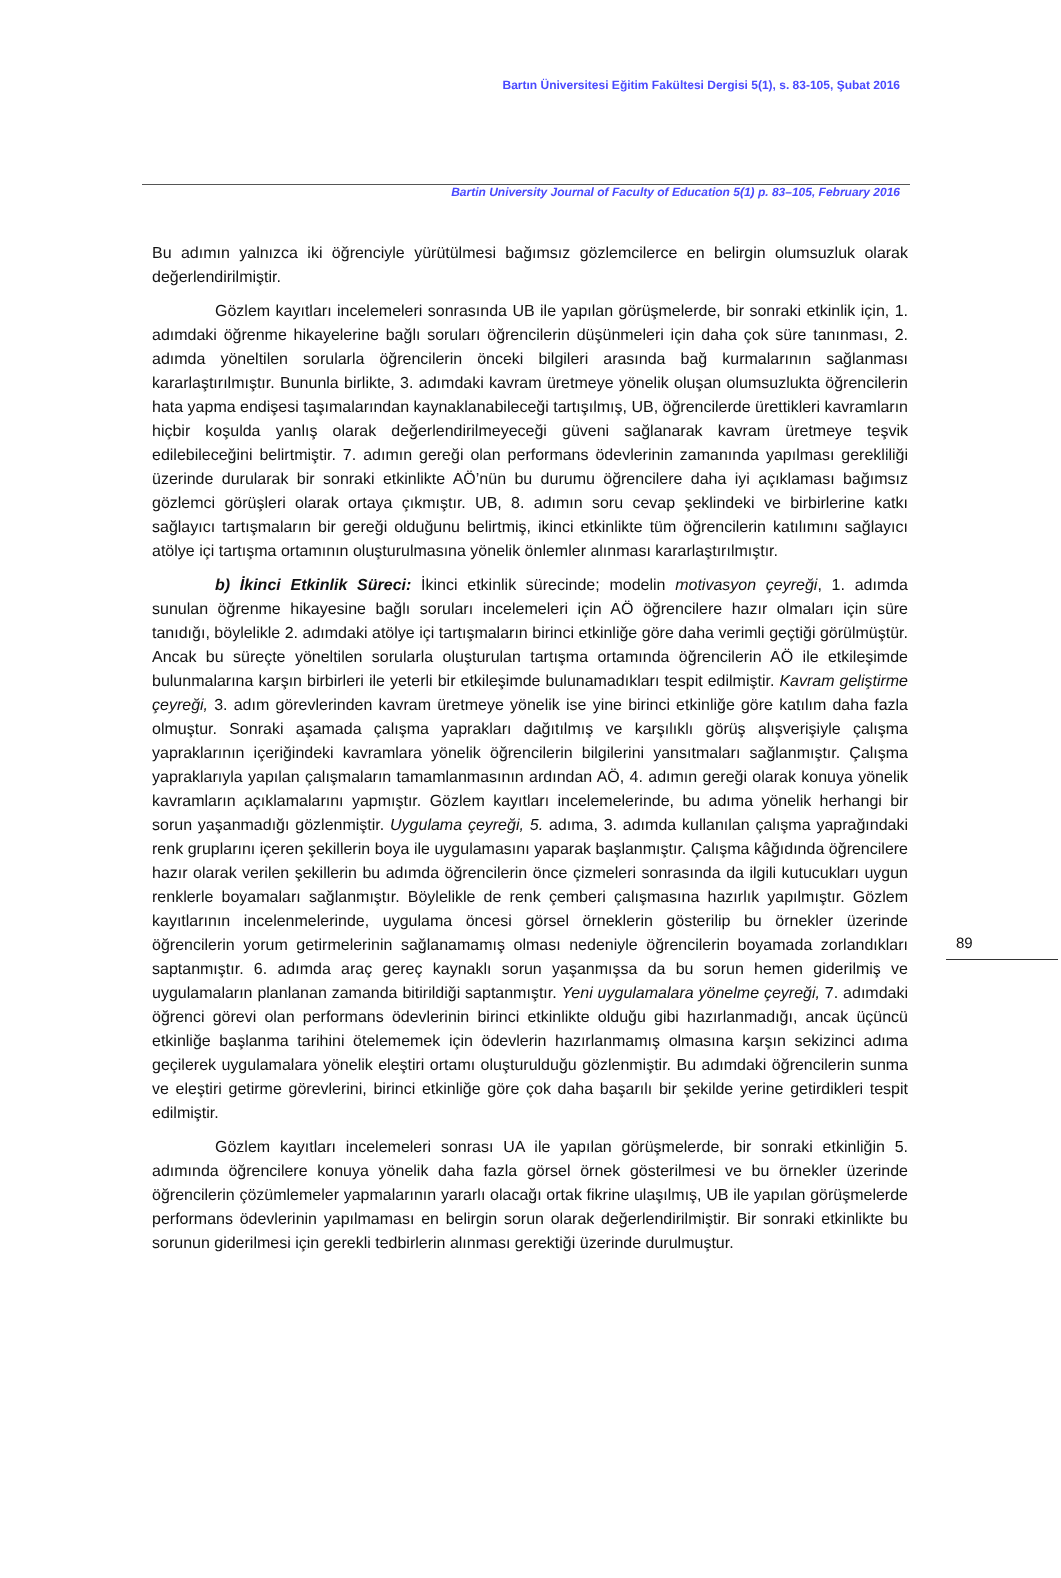Bartın Üniversitesi Eğitim Fakültesi Dergisi 5(1), s. 83-105, Şubat 2016
Bartin University Journal of Faculty of Education 5(1) p. 83–105, February 2016
Bu adımın yalnızca iki öğrenciyle yürütülmesi bağımsız gözlemcilerce en belirgin olumsuzluk olarak değerlendirilmiştir.
Gözlem kayıtları incelemeleri sonrasında UB ile yapılan görüşmelerde, bir sonraki etkinlik için, 1. adımdaki öğrenme hikayelerine bağlı soruları öğrencilerin düşünmeleri için daha çok süre tanınması, 2. adımda yöneltilen sorularla öğrencilerin önceki bilgileri arasında bağ kurmalarının sağlanması kararlaştırılmıştır. Bununla birlikte, 3. adımdaki kavram üretmeye yönelik oluşan olumsuzlukta öğrencilerin hata yapma endişesi taşımalarından kaynaklanabileceği tartışılmış, UB, öğrencilerde ürettikleri kavramların hiçbir koşulda yanlış olarak değerlendirilmeyeceği güveni sağlanarak kavram üretmeye teşvik edilebileceğini belirtmiştir. 7. adımın gereği olan performans ödevlerinin zamanında yapılması gerekliliği üzerinde durularak bir sonraki etkinlikte AÖ’nün bu durumu öğrencilere daha iyi açıklaması bağımsız gözlemci görüşleri olarak ortaya çıkmıştır. UB, 8. adımın soru cevap şeklindeki ve birbirlerine katkı sağlayıcı tartışmaların bir gereği olduğunu belirtmiş, ikinci etkinlikte tüm öğrencilerin katılımını sağlayıcı atölye içi tartışma ortamının oluşturulmasına yönelik önlemler alınması kararlaştırılmıştır.
b) İkinci Etkinlik Süreci: İkinci etkinlik sürecinde; modelin motivasyon çeyreği, 1. adımda sunulan öğrenme hikayesine bağlı soruları incelemeleri için AÖ öğrencilere hazır olmaları için süre tanıdığı, böylelikle 2. adımdaki atölye içi tartışmaların birinci etkinliğe göre daha verimli geçtiği görülmüştür. Ancak bu süreçte yöneltilen sorularla oluşturulan tartışma ortamında öğrencilerin AÖ ile etkileşimde bulunmalarına karşın birbirleri ile yeterli bir etkileşimde bulunamadıkları tespit edilmiştir. Kavram geliştirme çeyreği, 3. adım görevlerinden kavram üretmeye yönelik ise yine birinci etkinliğe göre katılım daha fazla olmuştur. Sonraki aşamada çalışma yaprakları dağıtılmış ve karşılıklı görüş alışverişiyle çalışma yapraklarının içeriğindeki kavramlara yönelik öğrencilerin bilgilerini yansıtmaları sağlanmıştır. Çalışma yapraklarıyla yapılan çalışmaların tamamlanmasının ardından AÖ, 4. adımın gereği olarak konuya yönelik kavramların açıklamalarını yapmıştır. Gözlem kayıtları incelemelerinde, bu adıma yönelik herhangi bir sorun yaşanmadığı gözlenmiştir. Uygulama çeyreği, 5. adıma, 3. adımda kullanılan çalışma yaprağındaki renk gruplarını içeren şekillerin boya ile uygulamasını yaparak başlanmıştır. Çalışma kâğıdında öğrencilere hazır olarak verilen şekillerin bu adımda öğrencilerin önce çizmeleri sonrasında da ilgili kutucukları uygun renklerle boyamaları sağlanmıştır. Böylelikle de renk çemberi çalışmasına hazırlık yapılmıştır. Gözlem kayıtlarının incelenmelerinde, uygulama öncesi görsel örneklerin gösterilip bu örnekler üzerinde öğrencilerin yorum getirmelerinin sağlanamamış olması nedeniyle öğrencilerin boyamada zorlandıkları saptanmıştır. 6. adımda araç gereç kaynaklı sorun yaşanmışsa da bu sorun hemen giderilmiş ve uygulamaların planlanan zamanda bitirildiği saptanmıştır. Yeni uygulamalara yönelme çeyreği, 7. adımdaki öğrenci görevi olan performans ödevlerinin birinci etkinlikte olduğu gibi hazırlanmadığı, ancak üçüncü etkinliğe başlanma tarihini ötelememek için ödevlerin hazırlanmamış olmasına karşın sekizinci adıma geçilerek uygulamalara yönelik eleştiri ortamı oluşturulduğu gözlenmiştir. Bu adımdaki öğrencilerin sunma ve eleştiri getirme görevlerini, birinci etkinliğe göre çok daha başarılı bir şekilde yerine getirdikleri tespit edilmiştir.
Gözlem kayıtları incelemeleri sonrası UA ile yapılan görüşmelerde, bir sonraki etkinliğin 5. adımında öğrencilere konuya yönelik daha fazla görsel örnek gösterilmesi ve bu örnekler üzerinde öğrencilerin çözümlemeler yapmalarının yararlı olacağı ortak fikrine ulaşılmış, UB ile yapılan görüşmelerde performans ödevlerinin yapılmaması en belirgin sorun olarak değerlendirilmiştir. Bir sonraki etkinlikte bu sorunun giderilmesi için gerekli tedbirlerin alınması gerektiği üzerinde durulmuştur.
89